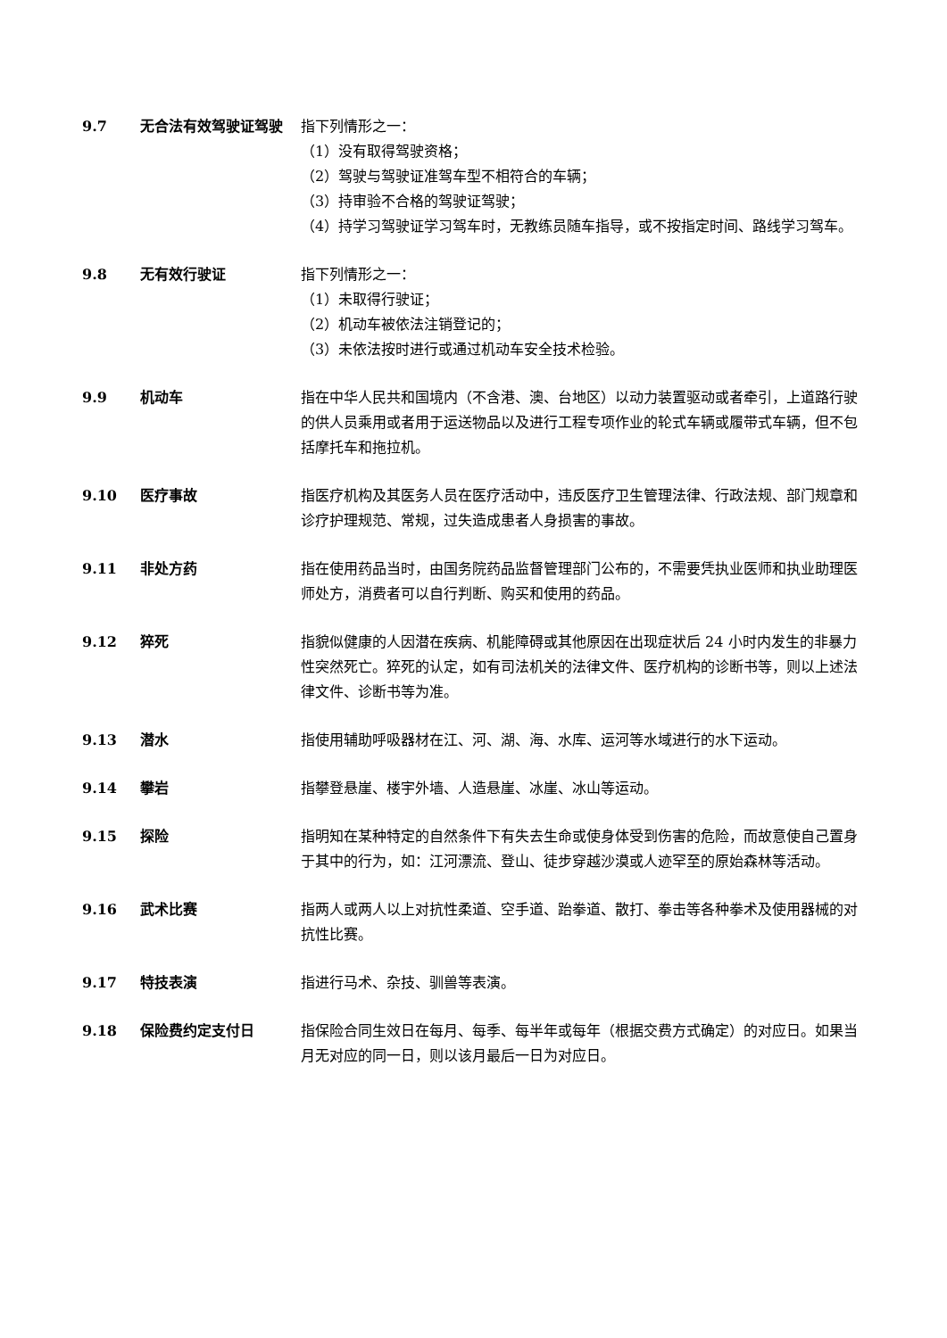9.7 无合法有效驾驶证驾驶 指下列情形之一：
（1）没有取得驾驶资格；
（2）驾驶与驾驶证准驾车型不相符合的车辆；
（3）持审验不合格的驾驶证驾驶；
（4）持学习驾驶证学习驾车时，无教练员随车指导，或不按指定时间、路线学习驾车。
9.8 无有效行驶证 指下列情形之一：
（1）未取得行驶证；
（2）机动车被依法注销登记的；
（3）未依法按时进行或通过机动车安全技术检验。
9.9 机动车 指在中华人民共和国境内（不含港、澳、台地区）以动力装置驱动或者牵引，上道路行驶的供人员乘用或者用于运送物品以及进行工程专项作业的轮式车辆或履带式车辆，但不包括摩托车和拖拉机。
9.10 医疗事故 指医疗机构及其医务人员在医疗活动中，违反医疗卫生管理法律、行政法规、部门规章和诊疗护理规范、常规，过失造成患者人身损害的事故。
9.11 非处方药 指在使用药品当时，由国务院药品监督管理部门公布的，不需要凭执业医师和执业助理医师处方，消费者可以自行判断、购买和使用的药品。
9.12 猝死 指貌似健康的人因潜在疾病、机能障碍或其他原因在出现症状后 24 小时内发生的非暴力性突然死亡。猝死的认定，如有司法机关的法律文件、医疗机构的诊断书等，则以上述法律文件、诊断书等为准。
9.13 潜水 指使用辅助呼吸器材在江、河、湖、海、水库、运河等水域进行的水下运动。
9.14 攀岩 指攀登悬崖、楼宇外墙、人造悬崖、冰崖、冰山等运动。
9.15 探险 指明知在某种特定的自然条件下有失去生命或使身体受到伤害的危险，而故意使自己置身于其中的行为，如：江河漂流、登山、徒步穿越沙漠或人迹罕至的原始森林等活动。
9.16 武术比赛 指两人或两人以上对抗性柔道、空手道、跆拳道、散打、拳击等各种拳术及使用器械的对抗性比赛。
9.17 特技表演 指进行马术、杂技、驯兽等表演。
9.18 保险费约定支付日 指保险合同生效日在每月、每季、每半年或每年（根据交费方式确定）的对应日。如果当月无对应的同一日，则以该月最后一日为对应日。